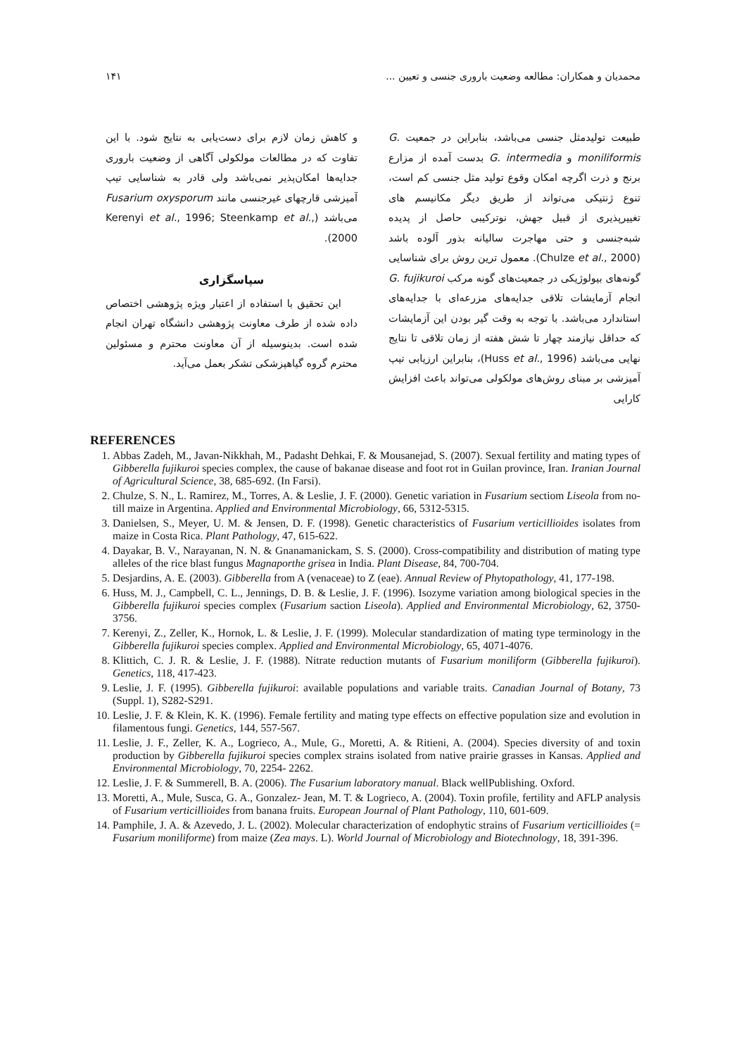محمدیان و همکاران: مطالعه وضعیت باروری جنسی و تعیین ... ۱۴۱
طبیعت تولیدمثل جنسی می‌باشد، بنابراین در جمعیت G. moniliformis و G. intermedia بدست آمده از مزارع برنج و ذرت اگرچه امکان وقوع تولید مثل جنسی کم است، تنوع ژنتیکی می‌تواند از طریق دیگر مکانیسم های تغییرپذیری از قبیل جهش، نوترکیبی حاصل از پدیده شبه‌جنسی و حتی مهاجرت سالیانه بذور آلوده باشد (Chulze et al., 2000). معمول ترین روش برای شناسایی گونه‌های بیولوژیکی در جمعیت‌های گونه مرکب G. fujikuroi انجام آزمایشات تلاقی جدایه‌های مزرعه‌ای با جدایه‌های استاندارد می‌باشد. با توجه به وقت گیر بودن این آزمایشات که حداقل نیازمند چهار تا شش هفته از زمان تلاقی تا نتایج نهایی می‌باشد (Huss et al., 1996)، بنابراین ارزیابی تیپ آمیزشی بر مبنای روش‌های مولکولی می‌تواند باعث افزایش کارایی
و کاهش زمان لازم برای دست‌یابی به نتایج شود. با این تفاوت که در مطالعات مولکولی آگاهی از وضعیت باروری جدایه‌ها امکان‌پذیر نمی‌باشد ولی قادر به شناسایی تیپ آمیزشی قارچهای غیرجنسی مانند Fusarium oxysporum می‌باشد (Kerenyi et al., 1996; Steenkamp et al., 2000).
سپاسگزاری
این تحقیق با استفاده از اعتبار ویژه پژوهشی اختصاص داده شده از طرف معاونت پژوهشی دانشگاه تهران انجام شده است. بدینوسیله از آن معاونت محترم و مسئولین محترم گروه گیاهپزشکی تشکر بعمل می‌آید.
REFERENCES
1. Abbas Zadeh, M., Javan-Nikkhah, M., Padasht Dehkai, F. & Mousanejad, S. (2007). Sexual fertility and mating types of Gibberella fujikuroi species complex, the cause of bakanae disease and foot rot in Guilan province, Iran. Iranian Journal of Agricultural Science, 38, 685-692. (In Farsi).
2. Chulze, S. N., L. Ramirez, M., Torres, A. & Leslie, J. F. (2000). Genetic variation in Fusarium sectiom Liseola from no-till maize in Argentina. Applied and Environmental Microbiology, 66, 5312-5315.
3. Danielsen, S., Meyer, U. M. & Jensen, D. F. (1998). Genetic characteristics of Fusarium verticillioides isolates from maize in Costa Rica. Plant Pathology, 47, 615-622.
4. Dayakar, B. V., Narayanan, N. N. & Gnanamanickam, S. S. (2000). Cross-compatibility and distribution of mating type alleles of the rice blast fungus Magnaporthe grisea in India. Plant Disease, 84, 700-704.
5. Desjardins, A. E. (2003). Gibberella from A (venaceae) to Z (eae). Annual Review of Phytopathology, 41, 177-198.
6. Huss, M. J., Campbell, C. L., Jennings, D. B. & Leslie, J. F. (1996). Isozyme variation among biological species in the Gibberella fujikuroi species complex (Fusarium saction Liseola). Applied and Environmental Microbiology, 62, 3750-3756.
7. Kerenyi, Z., Zeller, K., Hornok, L. & Leslie, J. F. (1999). Molecular standardization of mating type terminology in the Gibberella fujikuroi species complex. Applied and Environmental Microbiology, 65, 4071-4076.
8. Klittich, C. J. R. & Leslie, J. F. (1988). Nitrate reduction mutants of Fusarium moniliform (Gibberella fujikuroi). Genetics, 118, 417-423.
9. Leslie, J. F. (1995). Gibberella fujikuroi: available populations and variable traits. Canadian Journal of Botany, 73 (Suppl. 1), S282-S291.
10. Leslie, J. F. & Klein, K. K. (1996). Female fertility and mating type effects on effective population size and evolution in filamentous fungi. Genetics, 144, 557-567.
11. Leslie, J. F., Zeller, K. A., Logrieco, A., Mule, G., Moretti, A. & Ritieni, A. (2004). Species diversity of and toxin production by Gibberella fujikuroi species complex strains isolated from native prairie grasses in Kansas. Applied and Environmental Microbiology, 70, 2254- 2262.
12. Leslie, J. F. & Summerell, B. A. (2006). The Fusarium laboratory manual. Black wellPublishing. Oxford.
13. Moretti, A., Mule, Susca, G. A., Gonzalez- Jean, M. T. & Logrieco, A. (2004). Toxin profile, fertility and AFLP analysis of Fusarium verticillioides from banana fruits. European Journal of Plant Pathology, 110, 601-609.
14. Pamphile, J. A. & Azevedo, J. L. (2002). Molecular characterization of endophytic strains of Fusarium verticillioides (= Fusarium moniliforme) from maize (Zea mays. L). World Journal of Microbiology and Biotechnology, 18, 391-396.